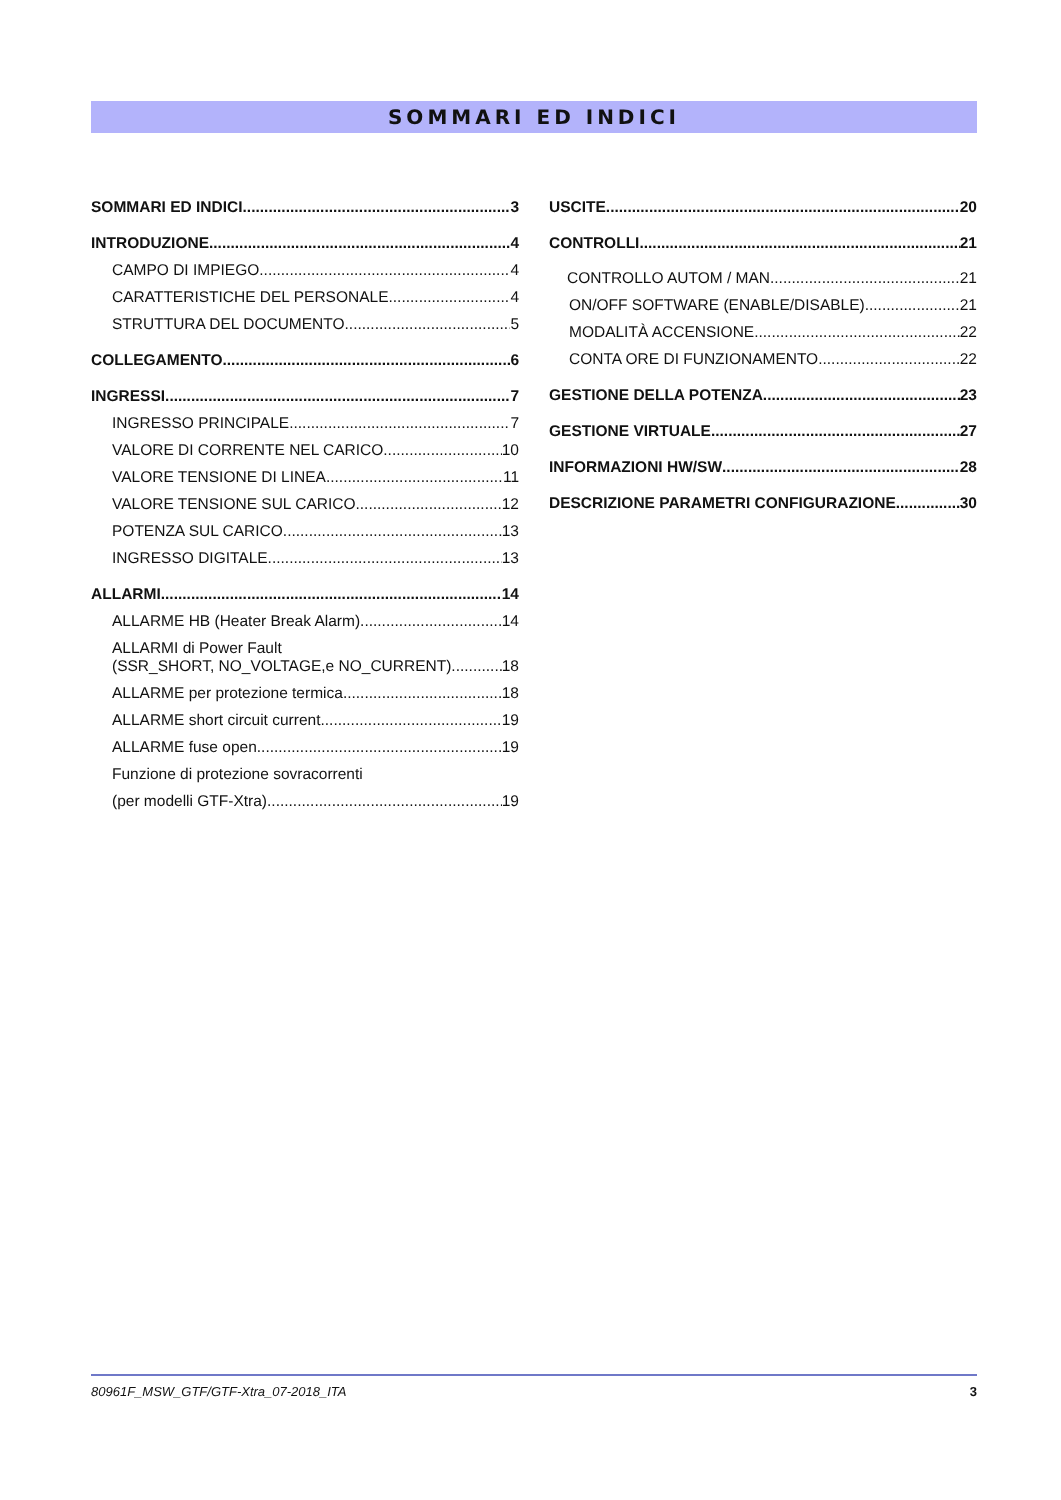SOMMARI ED INDICI
SOMMARI ED INDICI 3
INTRODUZIONE 4
CAMPO DI IMPIEGO 4
CARATTERISTICHE DEL PERSONALE 4
STRUTTURA DEL DOCUMENTO 5
COLLEGAMENTO 6
INGRESSI 7
INGRESSO PRINCIPALE 7
VALORE DI CORRENTE NEL CARICO 10
VALORE TENSIONE DI LINEA 11
VALORE TENSIONE SUL CARICO 12
POTENZA SUL CARICO 13
INGRESSO DIGITALE 13
ALLARMI 14
ALLARME HB (Heater Break Alarm) 14
ALLARMI di Power Fault
(SSR_SHORT, NO_VOLTAGE,e NO_CURRENT) 18
ALLARME per protezione termica 18
ALLARME short circuit current 19
ALLARME fuse open 19
Funzione di protezione sovracorrenti
(per modelli GTF-Xtra) 19
USCITE 20
CONTROLLI 21
CONTROLLO AUTOM / MAN 21
ON/OFF SOFTWARE (ENABLE/DISABLE) 21
MODALITÀ ACCENSIONE 22
CONTA ORE DI FUNZIONAMENTO 22
GESTIONE DELLA POTENZA 23
GESTIONE VIRTUALE 27
INFORMAZIONI HW/SW 28
DESCRIZIONE PARAMETRI CONFIGURAZIONE 30
80961F_MSW_GTF/GTF-Xtra_07-2018_ITA 3